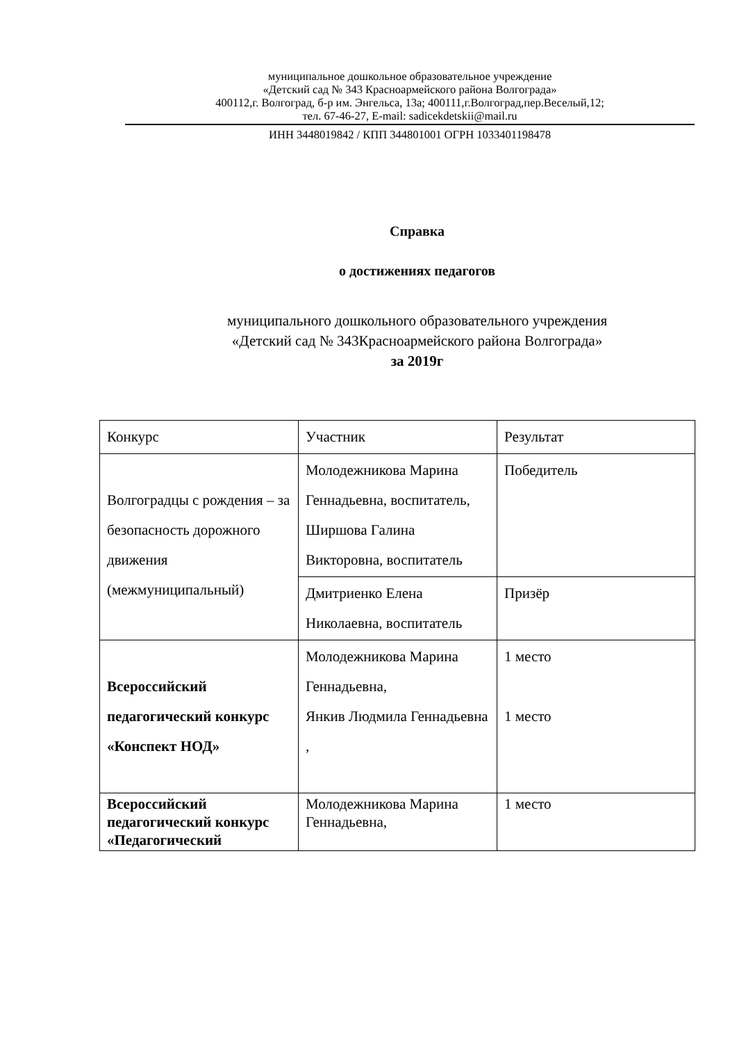муниципальное дошкольное образовательное учреждение
«Детский сад № 343 Красноармейского района Волгограда»
400112,г. Волгоград, б-р им. Энгельса, 13а; 400111,г.Волгоград,пер.Веселый,12;
тел. 67-46-27, E-mail: sadicekdetskii@mail.ru
ИНН 3448019842 / КПП 344801001 ОГРН 1033401198478
Справка
о достижениях педагогов
муниципального дошкольного образовательного учреждения
«Детский сад № 343Красноармейского района Волгограда»
за 2019г
| Конкурс | Участник | Результат |
| Волгоградцы с рождения – за безопасность дорожного движения (межмуниципальный) | Молодежникова Марина Геннадьевна, воспитатель, Ширшова Галина Викторовна, воспитатель | Победитель |
| | Дмитриенко Елена Николаевна, воспитатель | Призёр |
| Всероссийский педагогический конкурс «Конспект НОД» | Молодежникова Марина Геннадьевна, Янкив Людмила Геннадьевна , | 1 место 1 место |
| Всероссийский педагогический конкурс «Педагогический | Молодежникова Марина Геннадьевна, | 1 место |